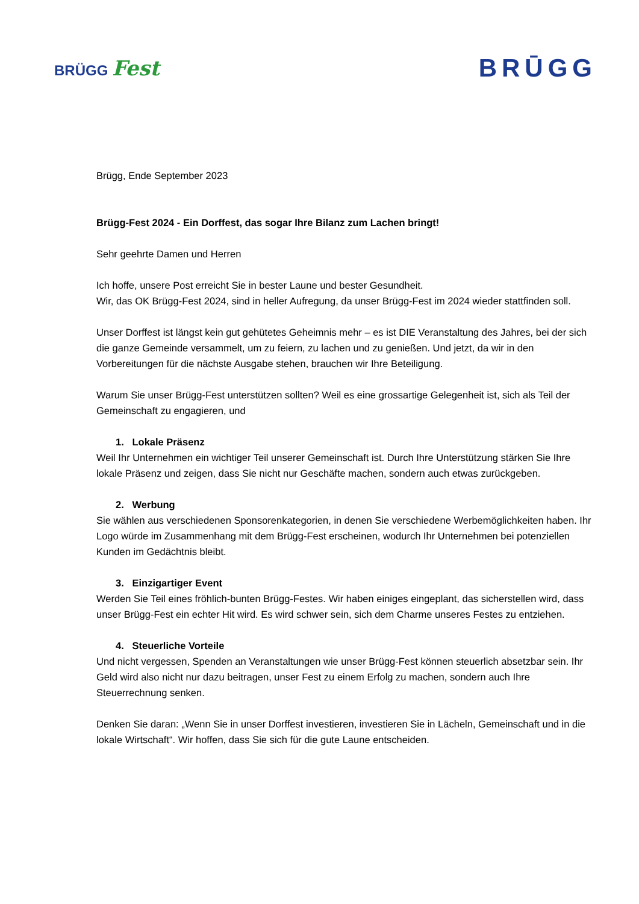BRÜGG Fest
BRŪGG
Brügg, Ende September 2023
Brügg-Fest 2024 - Ein Dorffest, das sogar Ihre Bilanz zum Lachen bringt!
Sehr geehrte Damen und Herren
Ich hoffe, unsere Post erreicht Sie in bester Laune und bester Gesundheit.
Wir, das OK Brügg-Fest 2024, sind in heller Aufregung, da unser Brügg-Fest im 2024 wieder stattfinden soll.
Unser Dorffest ist längst kein gut gehütetes Geheimnis mehr – es ist DIE Veranstaltung des Jahres, bei der sich die ganze Gemeinde versammelt, um zu feiern, zu lachen und zu genießen. Und jetzt, da wir in den Vorbereitungen für die nächste Ausgabe stehen, brauchen wir Ihre Beteiligung.
Warum Sie unser Brügg-Fest unterstützen sollten? Weil es eine grossartige Gelegenheit ist, sich als Teil der Gemeinschaft zu engagieren, und
1. Lokale Präsenz
Weil Ihr Unternehmen ein wichtiger Teil unserer Gemeinschaft ist. Durch Ihre Unterstützung stärken Sie Ihre lokale Präsenz und zeigen, dass Sie nicht nur Geschäfte machen, sondern auch etwas zurückgeben.
2. Werbung
Sie wählen aus verschiedenen Sponsorenkategorien, in denen Sie verschiedene Werbemöglichkeiten haben. Ihr Logo würde im Zusammenhang mit dem Brügg-Fest erscheinen, wodurch Ihr Unternehmen bei potenziellen Kunden im Gedächtnis bleibt.
3. Einzigartiger Event
Werden Sie Teil eines fröhlich-bunten Brügg-Festes. Wir haben einiges eingeplant, das sicherstellen wird, dass unser Brügg-Fest ein echter Hit wird. Es wird schwer sein, sich dem Charme unseres Festes zu entziehen.
4. Steuerliche Vorteile
Und nicht vergessen, Spenden an Veranstaltungen wie unser Brügg-Fest können steuerlich absetzbar sein. Ihr Geld wird also nicht nur dazu beitragen, unser Fest zu einem Erfolg zu machen, sondern auch Ihre Steuerrechnung senken.
Denken Sie daran: „Wenn Sie in unser Dorffest investieren, investieren Sie in Lächeln, Gemeinschaft und in die lokale Wirtschaft“. Wir hoffen, dass Sie sich für die gute Laune entscheiden.